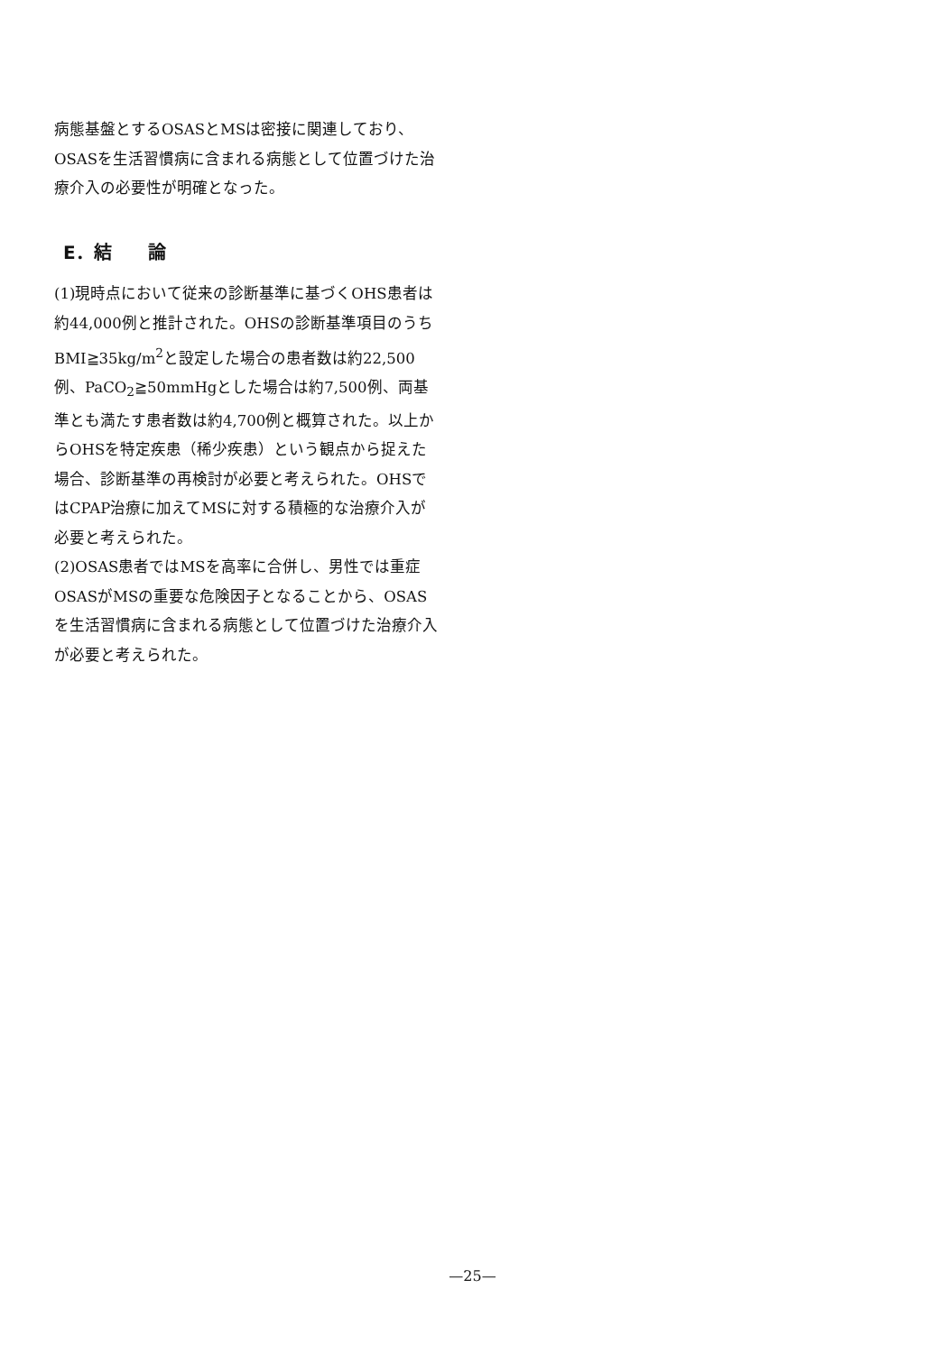病態基盤とするOSASとMSは密接に関連しており、OSASを生活習慣病に含まれる病態として位置づけた治療介入の必要性が明確となった。
E．結　　論
(1)現時点において従来の診断基準に基づくOHS患者は約44,000例と推計された。OHSの診断基準項目のうちBMI≧35kg/m<sup>2</sup>と設定した場合の患者数は約22,500例、PaCO<sub>2</sub>≧50mmHgとした場合は約7,500例、両基準とも満たす患者数は約4,700例と概算された。以上からOHSを特定疾患（稀少疾患）という観点から捉えた場合、診断基準の再検討が必要と考えられた。OHSではCPAP治療に加えてMSに対する積極的な治療介入が必要と考えられた。
(2)OSAS患者ではMSを高率に合併し、男性では重症OSASがMSの重要な危険因子となることから、OSASを生活習慣病に含まれる病態として位置づけた治療介入が必要と考えられた。
—25—